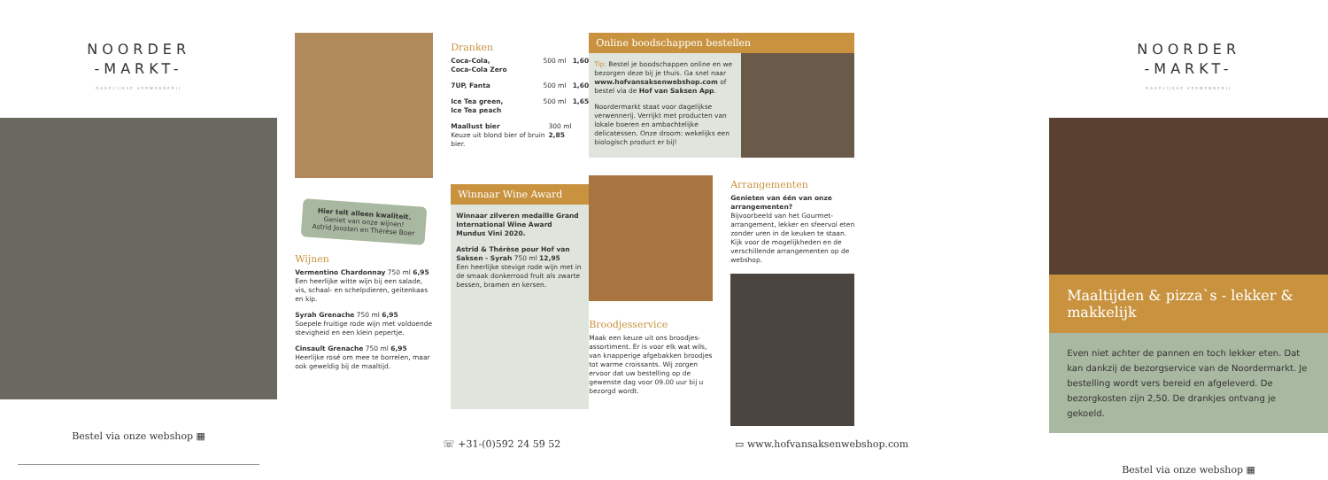NOORDER
-MARKT-
DAGELIJKSE VERWENNERIJ
Bestel via onze webshop ▦
Hier telt alleen kwaliteit.
Geniet van onze wijnen!
Astrid Joosten en Thérèse Boer
Wijnen
Vermentino Chardonnay 750 ml 6,95
Een heerlijke witte wijn bij een salade, vis, schaal- en schelpdieren, geitenkaas en kip.
Syrah Grenache 750 ml 6,95
Soepele fruitige rode wijn met voldoende stevigheid en een klein pepertje.
Cinsault Grenache 750 ml 6,95
Heerlijke rosé om mee te borrelen, maar ook geweldig bij de maaltijd.
Dranken
Coca-Cola,
Coca-Cola Zero 500 ml 1,60
7UP, Fanta 500 ml 1,60
Ice Tea green,
Ice Tea peach 500 ml 1,65
Maallust bier
Keuze uit blond bier of bruin bier. 300 ml 2,85
Winnaar Wine Award
Winnaar zilveren medaille Grand International Wine Award Mundus Vini 2020.
Astrid & Thérèse pour Hof van Saksen - Syrah 750 ml 12,95
Een heerlijke stevige rode wijn met in de smaak donkerrood fruit als zwarte bessen, bramen en kersen.
Online boodschappen bestellen
Tip: Bestel je boodschappen online en we bezorgen deze bij je thuis. Ga snel naar www.hofvansaksenwebshop.com of bestel via de Hof van Saksen App.
Noordermarkt staat voor dagelijkse verwennerij. Verrijkt met producten van lokale boeren en ambachtelijke delicatessen. Onze droom: wekelijks een biologisch product er bij!
Broodjesservice
Maak een keuze uit ons broodjes-assortiment. Er is voor elk wat wils, van knapperige afgebakken broodjes tot warme croissants. Wij zorgen ervoor dat uw bestelling op de gewenste dag voor 09.00 uur bij u bezorgd wordt.
Arrangementen
Genieten van één van onze arrangementen?
Bijvoorbeeld van het Gourmet-arrangement, lekker en sfeervol eten zonder uren in de keuken te staan. Kijk voor de mogelijkheden en de verschillende arrangementen op de webshop.
NOORDER
-MARKT-
DAGELIJKSE VERWENNERIJ
Maaltijden & pizza`s - lekker & makkelijk
Even niet achter de pannen en toch lekker eten. Dat kan dankzij de bezorgservice van de Noordermarkt. Je bestelling wordt vers bereid en afgeleverd. De bezorgkosten zijn 2,50. De drankjes ontvang je gekoeld.
Bestel via onze webshop ▦
☏ +31-(0)592 24 59 52 ▭ www.hofvansaksenwebshop.com